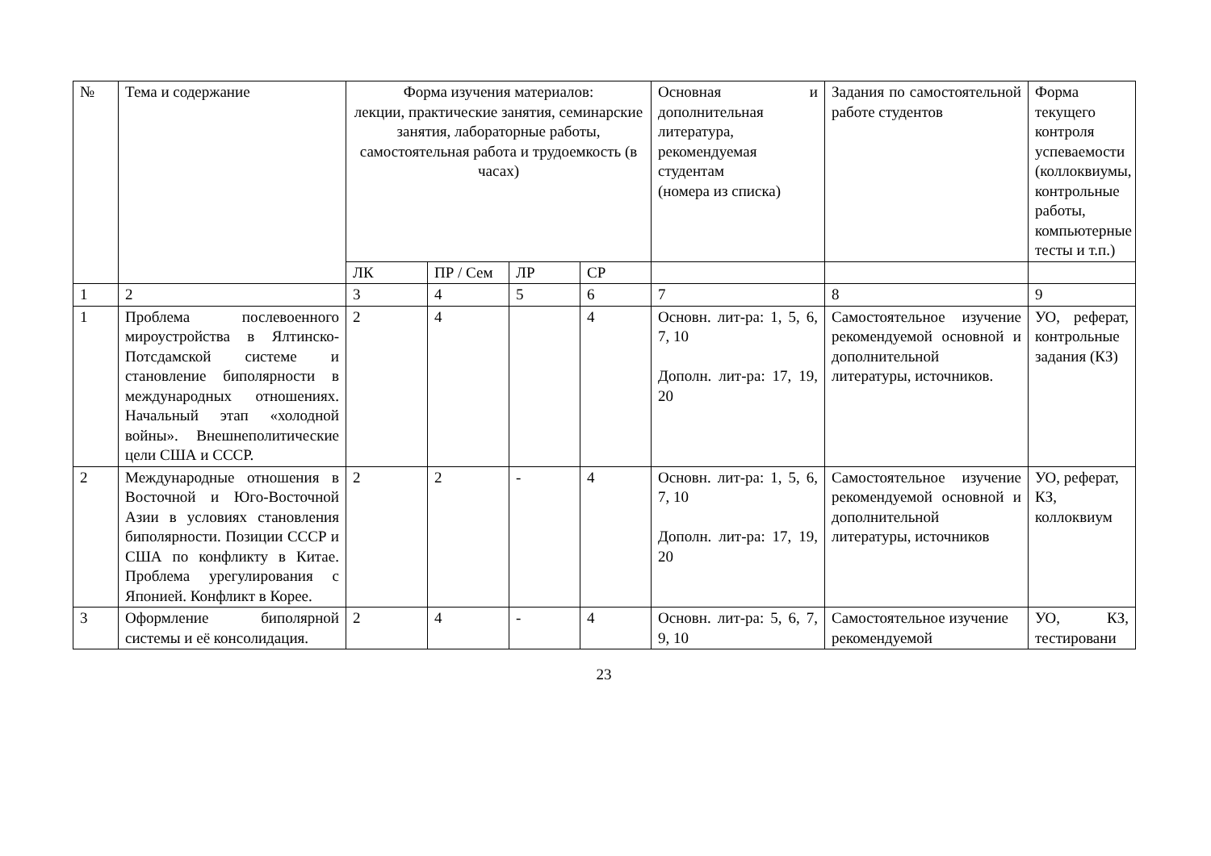| № | Тема и содержание | Форма изучения материалов: лекции, практические занятия, семинарские занятия, лабораторные работы, самостоятельная работа и трудоемкость (в часах) | | | | Основная и дополнительная литература, рекомендуемая студентам (номера из списка) | Задания по самостоятельной работе студентов | Форма текущего контроля успеваемости (коллоквиумы, контрольные работы, компьютерные тесты и т.п.) |
| --- | --- | --- | --- | --- | --- | --- | --- | --- |
| | | ЛК | ПР / Сем | ЛР | СР | | | |
| 1 | 2 | 3 | 4 | 5 | 6 | 7 | 8 | 9 |
| 1 | Проблема послевоенного мироустройства в Ялтинско-Потсдамской системе и становление биполярности в международных отношениях. Начальный этап «холодной войны». Внешнеполитические цели США и СССР. | 2 | 4 | | 4 | Основн. лит-ра: 1, 5, 6, 7, 10 Дополн. лит-ра: 17, 19, 20 | Самостоятельное изучение рекомендуемой основной и дополнительной литературы, источников. | УО, реферат, контрольные задания (КЗ) |
| 2 | Международные отношения в Восточной и Юго-Восточной Азии в условиях становления биполярности. Позиции СССР и США по конфликту в Китае. Проблема урегулирования с Японией. Конфликт в Корее. | 2 | 2 | - | 4 | Основн. лит-ра: 1, 5, 6, 7, 10 Дополн. лит-ра: 17, 19, 20 | Самостоятельное изучение рекомендуемой основной и дополнительной литературы, источников | УО, реферат, КЗ, коллоквиум |
| 3 | Оформление биполярной системы и её консолидация. | 2 | 4 | - | 4 | Основн. лит-ра: 5, 6, 7, 9, 10 | Самостоятельное изучение рекомендуемой | УО, КЗ, тестировани |
23